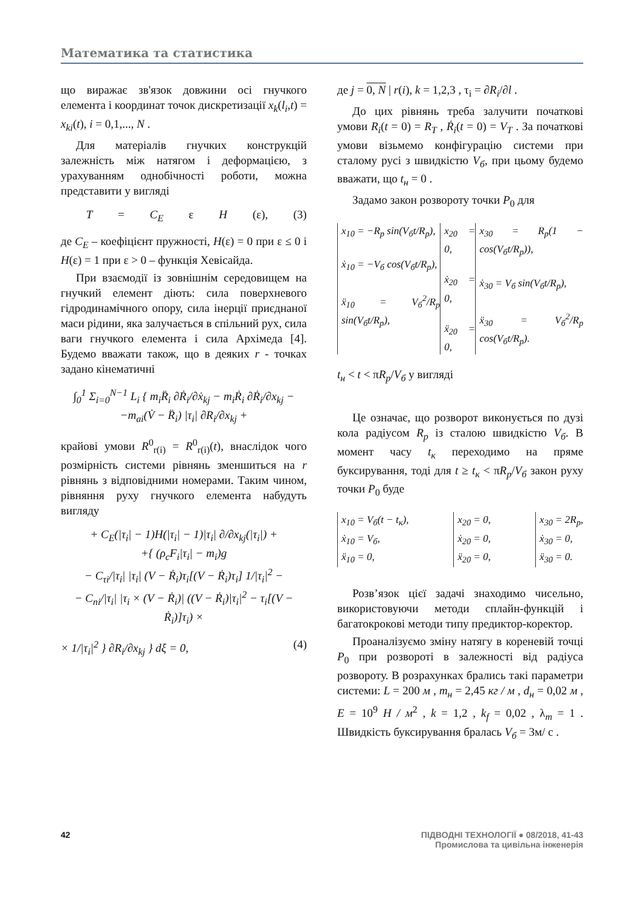Математика та статистика
що виражає зв'язок довжини осі гнучкого елемента і координат точок дискретизації x<sub>k</sub>(l<sub>i</sub>,t) = x<sub>ki</sub>(t), i = 0,1,..., N .
Для матеріалів гнучких конструкцій залежність між натягом і деформацією, з урахуванням однобічності роботи, можна представити у вигляді
T = C<sub>E</sub> ε H (ε), (3)
де C<sub>E</sub> – коефіцієнт пружності, H(ε) = 0 при ε ≤ 0 і H(ε) = 1 при ε > 0 – функція Хевісайда.
При взаємодії із зовнішнім середовищем на гнучкий елемент діють: сила поверхневого гідродинамічного опору, сила інерції приєднаної маси рідини, яка залучається в спільний рух, сила ваги гнучкого елемента і сила Архімеда [4]. Будемо вважати також, що в деяких r - точках задано кінематичні
∫<sub>0</sub><sup>1</sup> Σ<sub>i=0</sub><sup>N−1</sup> L<sub>i</sub> { m<sub>i</sub>R̈<sub>i</sub> ∂Ṙ<sub>i</sub>/∂ẋ<sub>kj</sub> − m<sub>i</sub>Ṙ<sub>i</sub> ∂Ṙ<sub>i</sub>/∂x<sub>kj</sub> −
−m<sub>ai</sub>(V̇ − R̈<sub>i</sub>) |τ<sub>i</sub>| ∂R<sub>i</sub>/∂x<sub>kj</sub> +
крайові умови R<sup>0</sup><sub>r(i)</sub> = R<sup>0</sup><sub>r(i)</sub>(t), внаслідок чого розмірність системи рівнянь зменшиться на r рівнянь з відповідними номерами. Таким чином, рівняння руху гнучкого елемента набудуть вигляду
+ C<sub>E</sub>(|τ<sub>i</sub>| − 1)H(|τ<sub>i</sub>| − 1)|τ<sub>i</sub>| ∂/∂x<sub>kj</sub>(|τ<sub>i</sub>|) +
+{ (ρ<sub>c</sub>F<sub>i</sub>|τ<sub>i</sub>| − m<sub>i</sub>)g
− C<sub>τi</sub>/|τ<sub>i</sub>| |τ<sub>i</sub>| (V − Ṙ<sub>i</sub>)τ<sub>i</sub>[(V − Ṙ<sub>i</sub>)τ<sub>i</sub>] 1/|τ<sub>i</sub>|<sup>2</sup> −
− C<sub>ni</sub>/|τ<sub>i</sub>| |τ<sub>i</sub> × (V − Ṙ<sub>i</sub>)| ((V − Ṙ<sub>i</sub>)|τ<sub>i</sub>|<sup>2</sup> − τ<sub>i</sub>[(V − Ṙ<sub>i</sub>)]τ<sub>i</sub>) ×
× 1/|τ<sub>i</sub>|<sup>2</sup> } ∂R<sub>i</sub>/∂x<sub>kj</sub> } dξ = 0, (4)
де j = 0, N | r(i), k = 1,2,3 , τ<sub>i</sub> = ∂R<sub>i</sub>/∂l .
До цих рівнянь треба залучити початкові умови R<sub>i</sub>(t = 0) = R<sub>T</sub> , Ṙ<sub>i</sub>(t = 0) = V<sub>T</sub> . За початкові умови візьмемо конфігурацію системи при сталому русі з швидкістю V<sub>б</sub>, при цьому будемо вважати, що t<sub>н</sub> = 0 .
Задамо закон розвороту точки P<sub>0</sub> для
x<sub>10</sub> = −R<sub>p</sub> sin(V<sub>б</sub>t/R<sub>p</sub>),
ẋ<sub>10</sub> = −V<sub>б</sub> cos(V<sub>б</sub>t/R<sub>p</sub>),
ẍ<sub>10</sub> = V<sub>б</sub><sup>2</sup>/R<sub>p</sub> sin(V<sub>б</sub>t/R<sub>p</sub>),
x<sub>20</sub> = 0,
ẋ<sub>20</sub> = 0,
ẍ<sub>20</sub> = 0,
x<sub>30</sub> = R<sub>p</sub>(1 − cos(V<sub>б</sub>t/R<sub>p</sub>)),
ẋ<sub>30</sub> = V<sub>б</sub> sin(V<sub>б</sub>t/R<sub>p</sub>),
ẍ<sub>30</sub> = V<sub>б</sub><sup>2</sup>/R<sub>p</sub> cos(V<sub>б</sub>t/R<sub>p</sub>).
t<sub>н</sub> < t < πR<sub>p</sub>/V<sub>б</sub> у вигляді
Це означає, що розворот виконується по дузі кола радіусом R<sub>p</sub> із сталою швидкістю V<sub>б</sub>. В момент часу t<sub>к</sub> переходимо на пряме буксирування, тоді для t ≥ t<sub>к</sub> < πR<sub>p</sub>/V<sub>б</sub> закон руху точки P<sub>0</sub> буде
x<sub>10</sub> = V<sub>б</sub>(t − t<sub>к</sub>),
ẋ<sub>10</sub> = V<sub>б</sub>,
ẍ<sub>10</sub> = 0,
x<sub>20</sub> = 0,
ẋ<sub>20</sub> = 0,
ẍ<sub>20</sub> = 0,
x<sub>30</sub> = 2R<sub>p</sub>,
ẋ<sub>30</sub> = 0,
ẍ<sub>30</sub> = 0.
Розв’язок цієї задачі знаходимо чисельно, використовуючи методи сплайн-функцій і багатокрокові методи типу предиктор-коректор.
Проаналізуємо зміну натягу в кореневій точці P<sub>0</sub> при розвороті в залежності від радіуса розвороту. В розрахунках брались такі параметри системи: L = 200 м , m<sub>н</sub> = 2,45 кг / м , d<sub>н</sub> = 0,02 м , E = 10<sup>9</sup> Н / м<sup>2</sup> , k = 1,2 , k<sub>f</sub> = 0,02 , λ<sub>m</sub> = 1 . Швидкість буксирування бралась V<sub>б</sub> = 3м/ с .
42 ПІДВОДНІ ТЕХНОЛОГІЇ ● 08/2018, 41-43
Промислова та цивільна інженерія